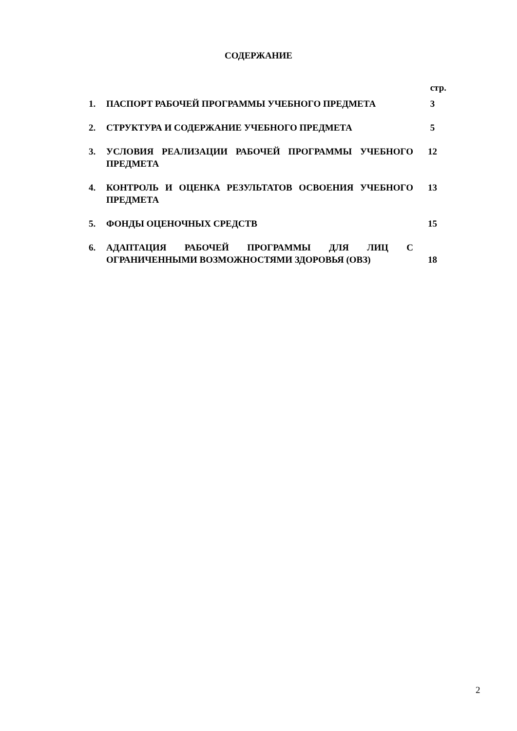СОДЕРЖАНИЕ
стр.
| 1. | ПАСПОРТ РАБОЧЕЙ ПРОГРАММЫ УЧЕБНОГО ПРЕДМЕТА | 3 |
| 2. | СТРУКТУРА И СОДЕРЖАНИЕ УЧЕБНОГО ПРЕДМЕТА | 5 |
| 3. | УСЛОВИЯ РЕАЛИЗАЦИИ РАБОЧЕЙ ПРОГРАММЫ УЧЕБНОГО ПРЕДМЕТА | 12 |
| 4. | КОНТРОЛЬ И ОЦЕНКА РЕЗУЛЬТАТОВ ОСВОЕНИЯ УЧЕБНОГО ПРЕДМЕТА | 13 |
| 5. | ФОНДЫ ОЦЕНОЧНЫХ СРЕДСТВ | 15 |
| 6. | АДАПТАЦИЯ РАБОЧЕЙ ПРОГРАММЫ ДЛЯ ЛИЦ С ОГРАНИЧЕННЫМИ ВОЗМОЖНОСТЯМИ ЗДОРОВЬЯ (ОВЗ) | 18 |
2